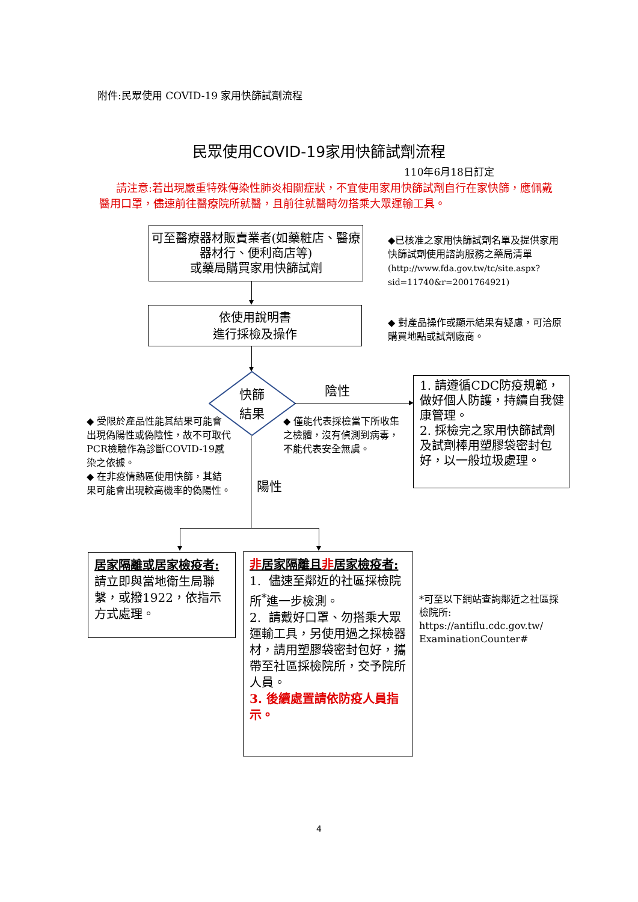附件:民眾使用 COVID-19 家用快篩試劑流程
民眾使用COVID-19家用快篩試劑流程
110年6月18日訂定
請注意:若出現嚴重特殊傳染性肺炎相關症狀，不宜使用家用快篩試劑自行在家快篩，應佩戴醫用口罩，儘速前往醫療院所就醫，且前往就醫時勿搭乘大眾運輸工具。
可至醫療器材販賣業者(如藥粧店、醫療器材行、便利商店等)
或藥局購買家用快篩試劑
◆已核准之家用快篩試劑名單及提供家用快篩試劑使用諮詢服務之藥局清單
(http://www.fda.gov.tw/tc/site.aspx?sid=11740&r=2001764921)
依使用說明書
進行採檢及操作
◆ 對產品操作或顯示結果有疑慮，可洽原購買地點或試劑廠商。
快篩
結果
陰性
1. 請遵循CDC防疫規範，做好個人防護，持續自我健康管理。
2. 採檢完之家用快篩試劑及試劑棒用塑膠袋密封包好，以一般垃圾處理。
◆ 受限於產品性能其結果可能會出現偽陽性或偽陰性，故不可取代PCR檢驗作為診斷COVID-19感染之依據。
◆ 在非疫情熱區使用快篩，其結果可能會出現較高機率的偽陽性。
◆ 僅能代表採檢當下所收集之檢體，沒有偵測到病毒，不能代表安全無虞。
陽性
居家隔離或居家檢疫者:
請立即與當地衛生局聯繫，或撥1922，依指示方式處理。
非居家隔離且非居家檢疫者:
1. 儘速至鄰近的社區採檢院所<sup>*</sup>進一步檢測。
2. 請戴好口罩、勿搭乘大眾運輸工具，另使用過之採檢器材，請用塑膠袋密封包好，攜帶至社區採檢院所，交予院所人員。
3. 後續處置請依防疫人員指示。
*可至以下網站查詢鄰近之社區採檢院所:
https://antiflu.cdc.gov.tw/
ExaminationCounter#
4